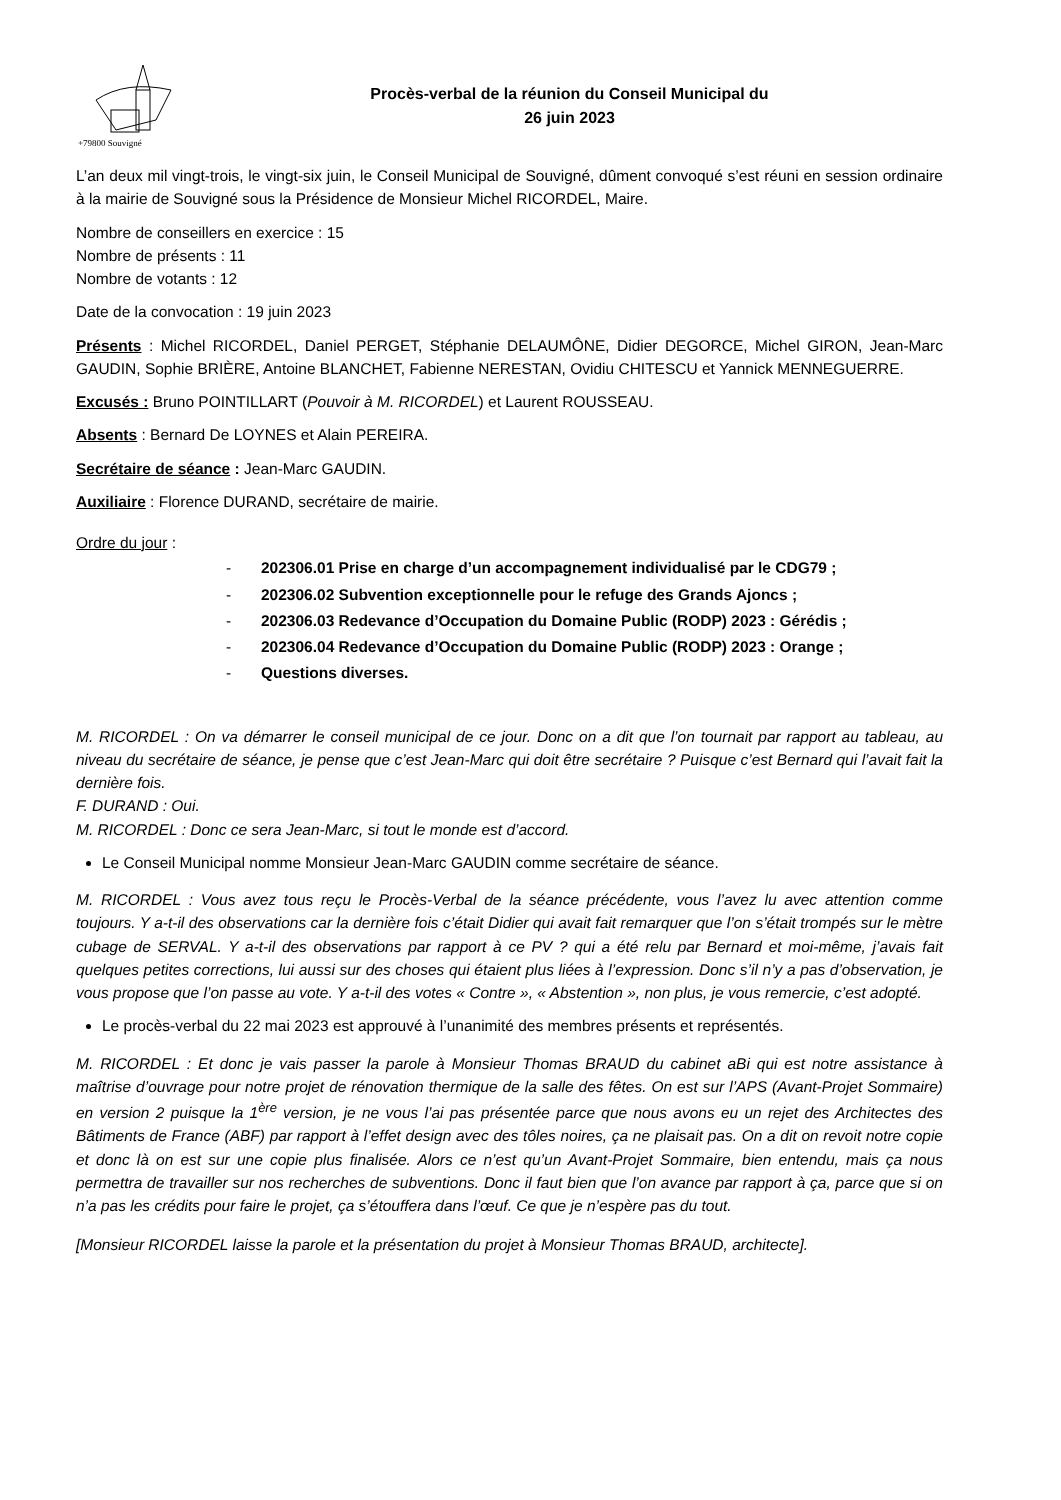+79800 Souvigné
Procès-verbal de la réunion du Conseil Municipal du
26 juin 2023
L’an deux mil vingt-trois, le vingt-six juin, le Conseil Municipal de Souvigné, dûment convoqué s’est réuni en session ordinaire à la mairie de Souvigné sous la Présidence de Monsieur Michel RICORDEL, Maire.
Nombre de conseillers en exercice : 15
Nombre de présents : 11
Nombre de votants : 12
Date de la convocation : 19 juin 2023
Présents : Michel RICORDEL, Daniel PERGET, Stéphanie DELAUMÔNE, Didier DEGORCE, Michel GIRON, Jean-Marc GAUDIN, Sophie BRIÈRE, Antoine BLANCHET, Fabienne NERESTAN, Ovidiu CHITESCU et Yannick MENNEGUERRE.
Excusés : Bruno POINTILLART (Pouvoir à M. RICORDEL) et Laurent ROUSSEAU.
Absents : Bernard De LOYNES et Alain PEREIRA.
Secrétaire de séance : Jean-Marc GAUDIN.
Auxiliaire : Florence DURAND, secrétaire de mairie.
Ordre du jour :
- 202306.01 Prise en charge d’un accompagnement individualisé par le CDG79 ;
- 202306.02 Subvention exceptionnelle pour le refuge des Grands Ajoncs ;
- 202306.03 Redevance d’Occupation du Domaine Public (RODP) 2023 : Gérédis ;
- 202306.04 Redevance d’Occupation du Domaine Public (RODP) 2023 : Orange ;
- Questions diverses.
M. RICORDEL : On va démarrer le conseil municipal de ce jour. Donc on a dit que l’on tournait par rapport au tableau, au niveau du secrétaire de séance, je pense que c’est Jean-Marc qui doit être secrétaire ? Puisque c’est Bernard qui l’avait fait la dernière fois.
F. DURAND : Oui.
M. RICORDEL : Donc ce sera Jean-Marc, si tout le monde est d’accord.
Le Conseil Municipal nomme Monsieur Jean-Marc GAUDIN comme secrétaire de séance.
M. RICORDEL : Vous avez tous reçu le Procès-Verbal de la séance précédente, vous l’avez lu avec attention comme toujours. Y a-t-il des observations car la dernière fois c’était Didier qui avait fait remarquer que l’on s’était trompés sur le mètre cubage de SERVAL. Y a-t-il des observations par rapport à ce PV ? qui a été relu par Bernard et moi-même, j’avais fait quelques petites corrections, lui aussi sur des choses qui étaient plus liées à l’expression. Donc s’il n’y a pas d’observation, je vous propose que l’on passe au vote. Y a-t-il des votes « Contre », « Abstention », non plus, je vous remercie, c’est adopté.
Le procès-verbal du 22 mai 2023 est approuvé à l’unanimité des membres présents et représentés.
M. RICORDEL : Et donc je vais passer la parole à Monsieur Thomas BRAUD du cabinet aBi qui est notre assistance à maîtrise d’ouvrage pour notre projet de rénovation thermique de la salle des fêtes. On est sur l’APS (Avant-Projet Sommaire) en version 2 puisque la 1<sup>ère</sup> version, je ne vous l’ai pas présentée parce que nous avons eu un rejet des Architectes des Bâtiments de France (ABF) par rapport à l’effet design avec des tôles noires, ça ne plaisait pas. On a dit on revoit notre copie et donc là on est sur une copie plus finalisée. Alors ce n’est qu’un Avant-Projet Sommaire, bien entendu, mais ça nous permettra de travailler sur nos recherches de subventions. Donc il faut bien que l’on avance par rapport à ça, parce que si on n’a pas les crédits pour faire le projet, ça s’étouffera dans l’œuf. Ce que je n’espère pas du tout.
[Monsieur RICORDEL laisse la parole et la présentation du projet à Monsieur Thomas BRAUD, architecte].